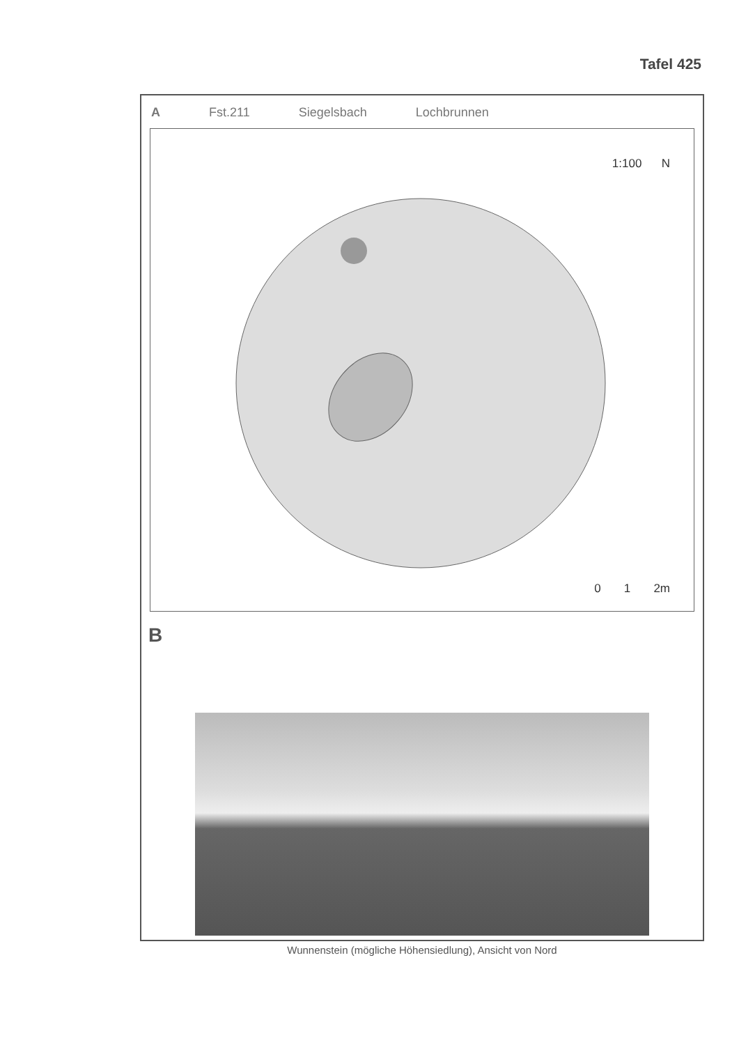Tafel 425
A Fst.211 Siegelsbach Lochbrunnen
1:100 N
0 1 2m
B
Wunnenstein (mögliche Höhensiedlung), Ansicht von Nord